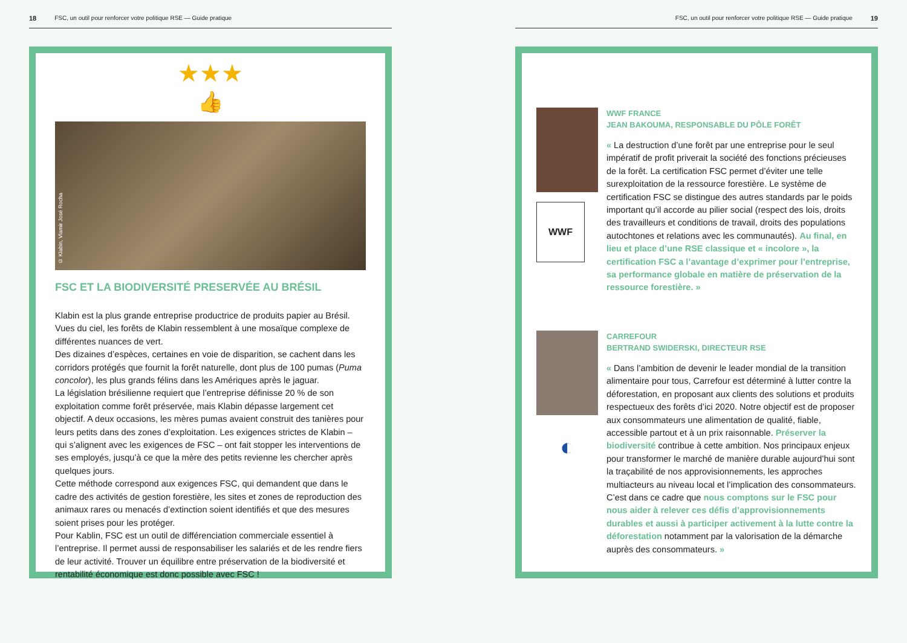18 FSC, un outil pour renforcer votre politique RSE — Guide pratique
★★★
👍
© Klabin, Vlamir José Rocha
FSC ET LA BIODIVERSITÉ PRESERVÉE AU BRÉSIL
Klabin est la plus grande entreprise productrice de produits papier au Brésil. Vues du ciel, les forêts de Klabin ressemblent à une mosaïque complexe de différentes nuances de vert.
Des dizaines d’espèces, certaines en voie de disparition, se cachent dans les corridors protégés que fournit la forêt naturelle, dont plus de 100 pumas (Puma concolor), les plus grands félins dans les Amériques après le jaguar.
La législation brésilienne requiert que l’entreprise définisse 20 % de son exploitation comme forêt préservée, mais Klabin dépasse largement cet objectif. A deux occasions, les mères pumas avaient construit des tanières pour leurs petits dans des zones d’exploitation. Les exigences strictes de Klabin – qui s’alignent avec les exigences de FSC – ont fait stopper les interventions de ses employés, jusqu’à ce que la mère des petits revienne les chercher après quelques jours.
Cette méthode correspond aux exigences FSC, qui demandent que dans le cadre des activités de gestion forestière, les sites et zones de reproduction des animaux rares ou menacés d’extinction soient identifiés et que des mesures soient prises pour les protéger.
Pour Kablin, FSC est un outil de différenciation commerciale essentiel à l’entreprise. Il permet aussi de responsabiliser les salariés et de les rendre fiers de leur activité. Trouver un équilibre entre préservation de la biodiversité et rentabilité économique est donc possible avec FSC !
FSC, un outil pour renforcer votre politique RSE — Guide pratique 19
WWF
WWF FRANCE
JEAN BAKOUMA, RESPONSABLE DU PÔLE FORÊT
« La destruction d’une forêt par une entreprise pour le seul impératif de profit priverait la société des fonctions précieuses de la forêt. La certification FSC permet d’éviter une telle surexploitation de la ressource forestière. Le système de certification FSC se distingue des autres standards par le poids important qu’il accorde au pilier social (respect des lois, droits des travailleurs et conditions de travail, droits des populations autochtones et relations avec les communautés). Au final, en lieu et place d’une RSE classique et « incolore », la certification FSC a l’avantage d’exprimer pour l’entreprise, sa performance globale en matière de préservation de la ressource forestière. »
◐
CARREFOUR
BERTRAND SWIDERSKI, DIRECTEUR RSE
« Dans l’ambition de devenir le leader mondial de la transition alimentaire pour tous, Carrefour est déterminé à lutter contre la déforestation, en proposant aux clients des solutions et produits respectueux des forêts d’ici 2020. Notre objectif est de proposer aux consommateurs une alimentation de qualité, fiable, accessible partout et à un prix raisonnable. Préserver la biodiversité contribue à cette ambition. Nos principaux enjeux pour transformer le marché de manière durable aujourd’hui sont la traçabilité de nos approvisionnements, les approches multiacteurs au niveau local et l’implication des consommateurs. C’est dans ce cadre que nous comptons sur le FSC pour nous aider à relever ces défis d’approvisionnements durables et aussi à participer activement à la lutte contre la déforestation notamment par la valorisation de la démarche auprès des consommateurs. »